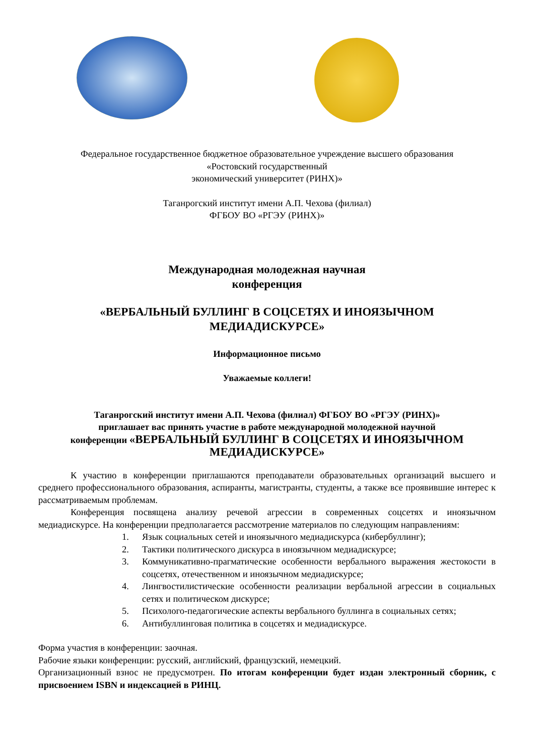Федеральное государственное бюджетное образовательное учреждение высшего образования
«Ростовский государственный
экономический университет (РИНХ)»
Таганрогский институт имени А.П. Чехова (филиал)
ФГБОУ ВО «РГЭУ (РИНХ)»
Международная молодежная научная
конференция
«ВЕРБАЛЬНЫЙ БУЛЛИНГ В СОЦСЕТЯХ И ИНОЯЗЫЧНОМ
МЕДИАДИСКУРСЕ»
Информационное письмо
Уважаемые коллеги!
Таганрогский институт имени А.П. Чехова (филиал) ФГБОУ ВО «РГЭУ (РИНХ)»
приглашает вас принять участие в работе международной молодежной научной
конференции «ВЕРБАЛЬНЫЙ БУЛЛИНГ В СОЦСЕТЯХ И ИНОЯЗЫЧНОМ
МЕДИАДИСКУРСЕ»
К участию в конференции приглашаются преподаватели образовательных организаций высшего и среднего профессионального образования, аспиранты, магистранты, студенты, а также все проявившие интерес к рассматриваемым проблемам.
Конференция посвящена анализу речевой агрессии в современных соцсетях и иноязычном медиадискурсе. На конференции предполагается рассмотрение материалов по следующим направлениям:
1. Язык социальных сетей и иноязычного медиадискурса (кибербуллинг);
2. Тактики политического дискурса в иноязычном медиадискурсе;
3. Коммуникативно-прагматические особенности вербального выражения жестокости в соцсетях, отечественном и иноязычном медиадискурсе;
4. Лингвостилистические особенности реализации вербальной агрессии в социальных сетях и политическом дискурсе;
5. Психолого-педагогические аспекты вербального буллинга в социальных сетях;
6. Антибуллинговая политика в соцсетях и медиадискурсе.
Форма участия в конференции: заочная.
Рабочие языки конференции: русский, английский, французский, немецкий.
Организационный взнос не предусмотрен. По итогам конференции будет издан электронный сборник, с присвоением ISBN и индексацией в РИНЦ.